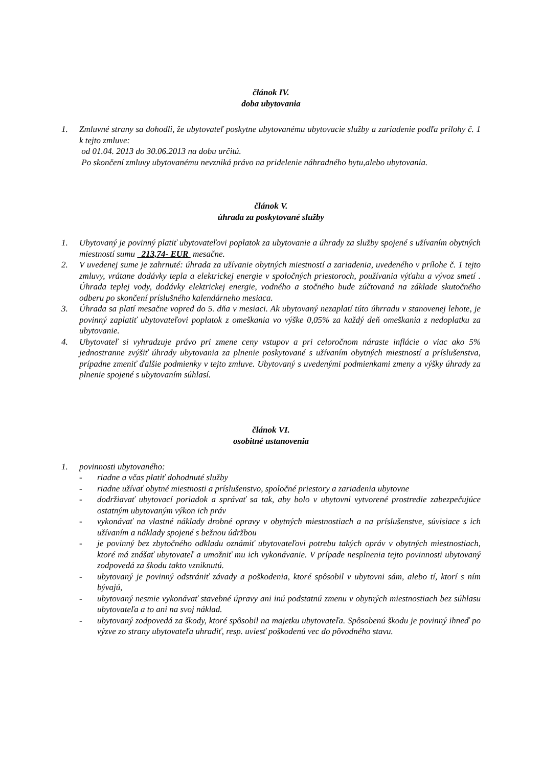článok IV.
doba ubytovania
1. Zmluvné strany sa dohodli, že ubytovateľ poskytne ubytovanému ubytovacie služby a zariadenie podľa prílohy č. 1 k tejto zmluve:
od 01.04. 2013 do 30.06.2013 na dobu určitú.
Po skončení zmluvy ubytovanému nevzniká právo na pridelenie náhradného bytu,alebo ubytovania.
článok V.
úhrada za poskytované služby
1. Ubytovaný je povinný platiť ubytovateľovi poplatok za ubytovanie a úhrady za služby spojené s užívaním obytných miestností sumu 213,74- EUR mesačne.
2. V uvedenej sume je zahrnuté: úhrada za užívanie obytných miestností a zariadenia, uvedeného v prílohe č. 1 tejto zmluvy, vrátane dodávky tepla a elektrickej energie v spoločných priestoroch, používania výťahu a vývoz smetí . Úhrada teplej vody, dodávky elektrickej energie, vodného a stočného bude zúčtovaná na základe skutočného odberu po skončení príslušného kalendárneho mesiaca.
3. Úhrada sa platí mesačne vopred do 5. dňa v mesiaci. Ak ubytovaný nezaplatí túto úhrradu v stanovenej lehote, je povinný zaplatiť ubytovateľovi poplatok z omeškania vo výške 0,05% za každý deň omeškania z nedoplatku za ubytovanie.
4. Ubytovateľ si vyhradzuje právo pri zmene ceny vstupov a pri celoročnom náraste inflácie o viac ako 5% jednostranne zvýšiť úhrady ubytovania za plnenie poskytované s užívaním obytných miestností a príslušenstva, prípadne zmeniť ďalšie podmienky v tejto zmluve. Ubytovaný s uvedenými podmienkami zmeny a výšky úhrady za plnenie spojené s ubytovaním súhlasí.
článok VI.
osobitné ustanovenia
1. povinnosti ubytovaného:
- riadne a včas platiť dohodnuté služby
- riadne užívať obytné miestnosti a príslušenstvo, spoločné priestory a zariadenia ubytovne
- dodržiavať ubytovací poriadok a správať sa tak, aby bolo v ubytovni vytvorené prostredie zabezpečujúce ostatným ubytovaným výkon ich práv
- vykonávať na vlastné náklady drobné opravy v obytných miestnostiach a na príslušenstve, súvisiace s ich užívaním a náklady spojené s bežnou údržbou
- je povinný bez zbytočného odkladu oznámiť ubytovateľovi potrebu takých opráv v obytných miestnostiach, ktoré má znášať ubytovateľ a umožniť mu ich vykonávanie. V prípade nesplnenia tejto povinnosti ubytovaný zodpovedá za škodu takto vzniknutú.
- ubytovaný je povinný odstrániť závady a poškodenia, ktoré spôsobil v ubytovni sám, alebo tí, ktorí s ním bývajú,
- ubytovaný nesmie vykonávať stavebné úpravy ani inú podstatnú zmenu v obytných miestnostiach bez súhlasu ubytovateľa a to ani na svoj náklad.
- ubytovaný zodpovedá za škody, ktoré spôsobil na majetku ubytovateľa. Spôsobenú škodu je povinný ihneď po výzve zo strany ubytovateľa uhradiť, resp. uviesť poškodenú vec do pôvodného stavu.